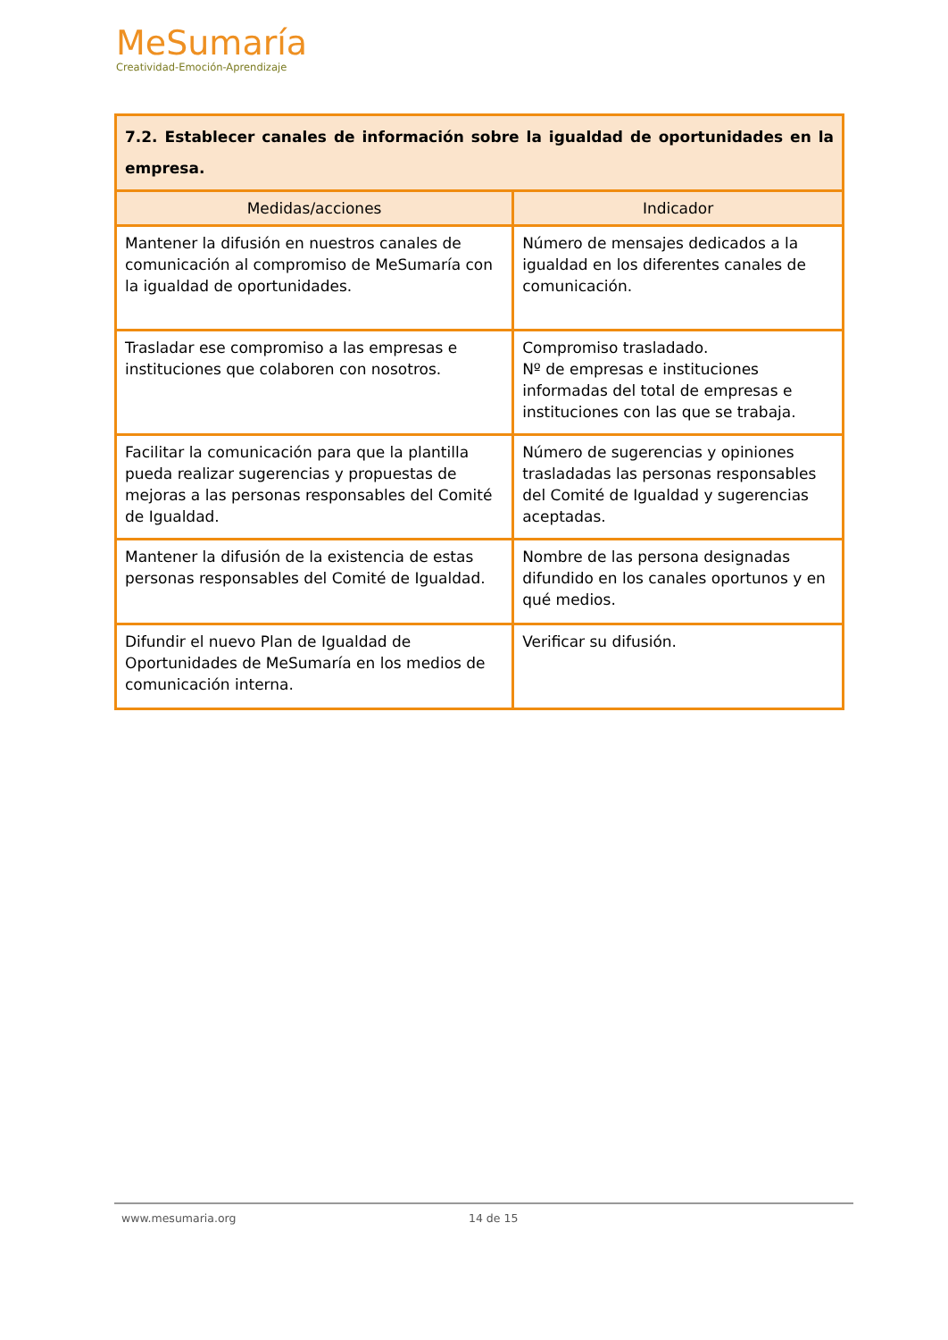MeSumaría
Creatividad-Emoción-Aprendizaje
| 7.2. Establecer canales de información sobre la igualdad de oportunidades en la empresa. | |
| Medidas/acciones | Indicador |
| Mantener la difusión en nuestros canales de comunicación al compromiso de MeSumaría con la igualdad de oportunidades. | Número de mensajes dedicados a la igualdad en los diferentes canales de comunicación. |
| Trasladar ese compromiso a las empresas e instituciones que colaboren con nosotros. | Compromiso trasladado. Nº de empresas e instituciones informadas del total de empresas e instituciones con las que se trabaja. |
| Facilitar la comunicación para que la plantilla pueda realizar sugerencias y propuestas de mejoras a las personas responsables del Comité de Igualdad. | Número de sugerencias y opiniones trasladadas las personas responsables del Comité de Igualdad y sugerencias aceptadas. |
| Mantener la difusión de la existencia de estas personas responsables del Comité de Igualdad. | Nombre de las persona designadas difundido en los canales oportunos y en qué medios. |
| Difundir el nuevo Plan de Igualdad de Oportunidades de MeSumaría en los medios de comunicación interna. | Verificar su difusión. |
www.mesumaria.org 14 de 15